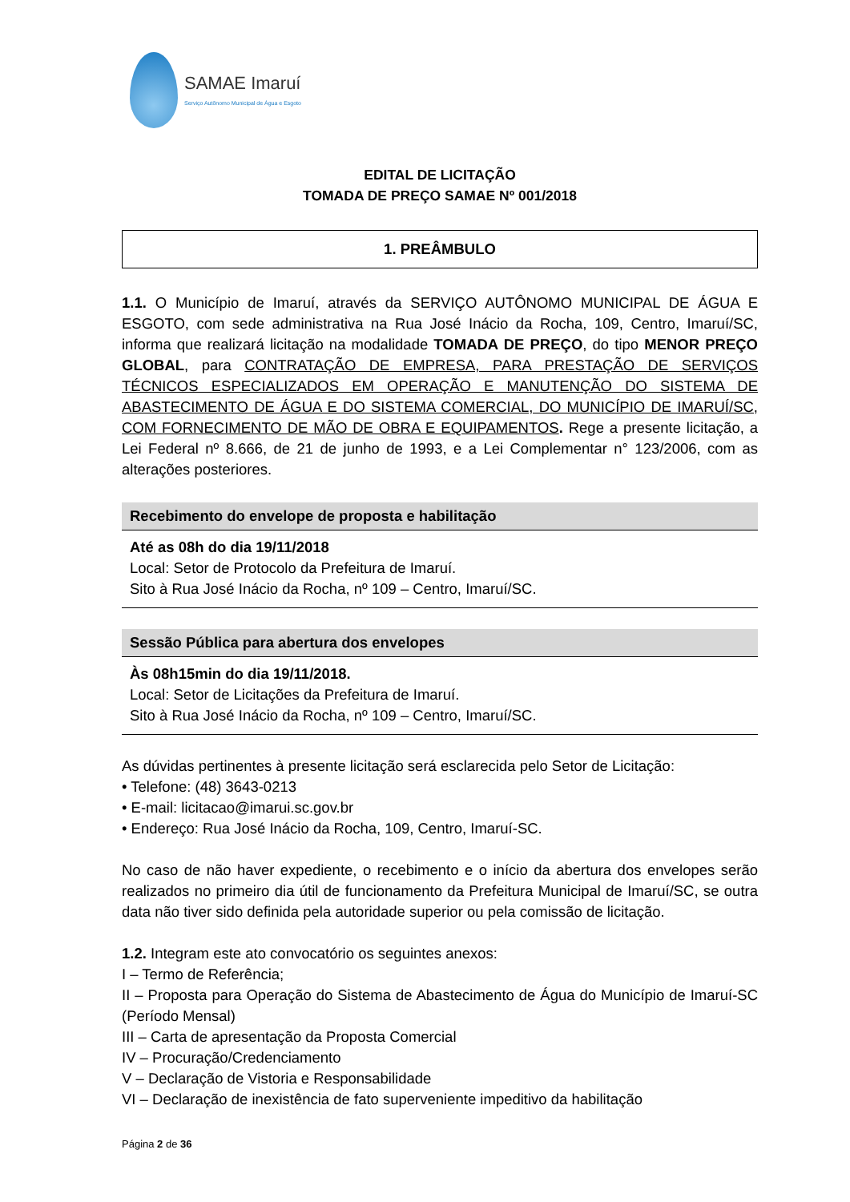SAMAE Imaruí
Serviço Autônomo Municipal de Água e Esgoto
EDITAL DE LICITAÇÃO
TOMADA DE PREÇO SAMAE Nº 001/2018
1. PREÂMBULO
1.1. O Município de Imaruí, através da SERVIÇO AUTÔNOMO MUNICIPAL DE ÁGUA E ESGOTO, com sede administrativa na Rua José Inácio da Rocha, 109, Centro, Imaruí/SC, informa que realizará licitação na modalidade TOMADA DE PREÇO, do tipo MENOR PREÇO GLOBAL, para CONTRATAÇÃO DE EMPRESA, PARA PRESTAÇÃO DE SERVIÇOS TÉCNICOS ESPECIALIZADOS EM OPERAÇÃO E MANUTENÇÃO DO SISTEMA DE ABASTECIMENTO DE ÁGUA E DO SISTEMA COMERCIAL, DO MUNICÍPIO DE IMARUÍ/SC, COM FORNECIMENTO DE MÃO DE OBRA E EQUIPAMENTOS. Rege a presente licitação, a Lei Federal nº 8.666, de 21 de junho de 1993, e a Lei Complementar n° 123/2006, com as alterações posteriores.
Recebimento do envelope de proposta e habilitação
Até as 08h do dia 19/11/2018
Local: Setor de Protocolo da Prefeitura de Imaruí.
Sito à Rua José Inácio da Rocha, nº 109 – Centro, Imaruí/SC.
Sessão Pública para abertura dos envelopes
Às 08h15min do dia 19/11/2018.
Local: Setor de Licitações da Prefeitura de Imaruí.
Sito à Rua José Inácio da Rocha, nº 109 – Centro, Imaruí/SC.
As dúvidas pertinentes à presente licitação será esclarecida pelo Setor de Licitação:
• Telefone: (48) 3643-0213
• E-mail: licitacao@imarui.sc.gov.br
• Endereço: Rua José Inácio da Rocha, 109, Centro, Imaruí-SC.
No caso de não haver expediente, o recebimento e o início da abertura dos envelopes serão realizados no primeiro dia útil de funcionamento da Prefeitura Municipal de Imaruí/SC, se outra data não tiver sido definida pela autoridade superior ou pela comissão de licitação.
1.2. Integram este ato convocatório os seguintes anexos:
I – Termo de Referência;
II – Proposta para Operação do Sistema de Abastecimento de Água do Município de Imaruí-SC (Período Mensal)
III – Carta de apresentação da Proposta Comercial
IV – Procuração/Credenciamento
V – Declaração de Vistoria e Responsabilidade
VI – Declaração de inexistência de fato superveniente impeditivo da habilitação
Página 2 de 36